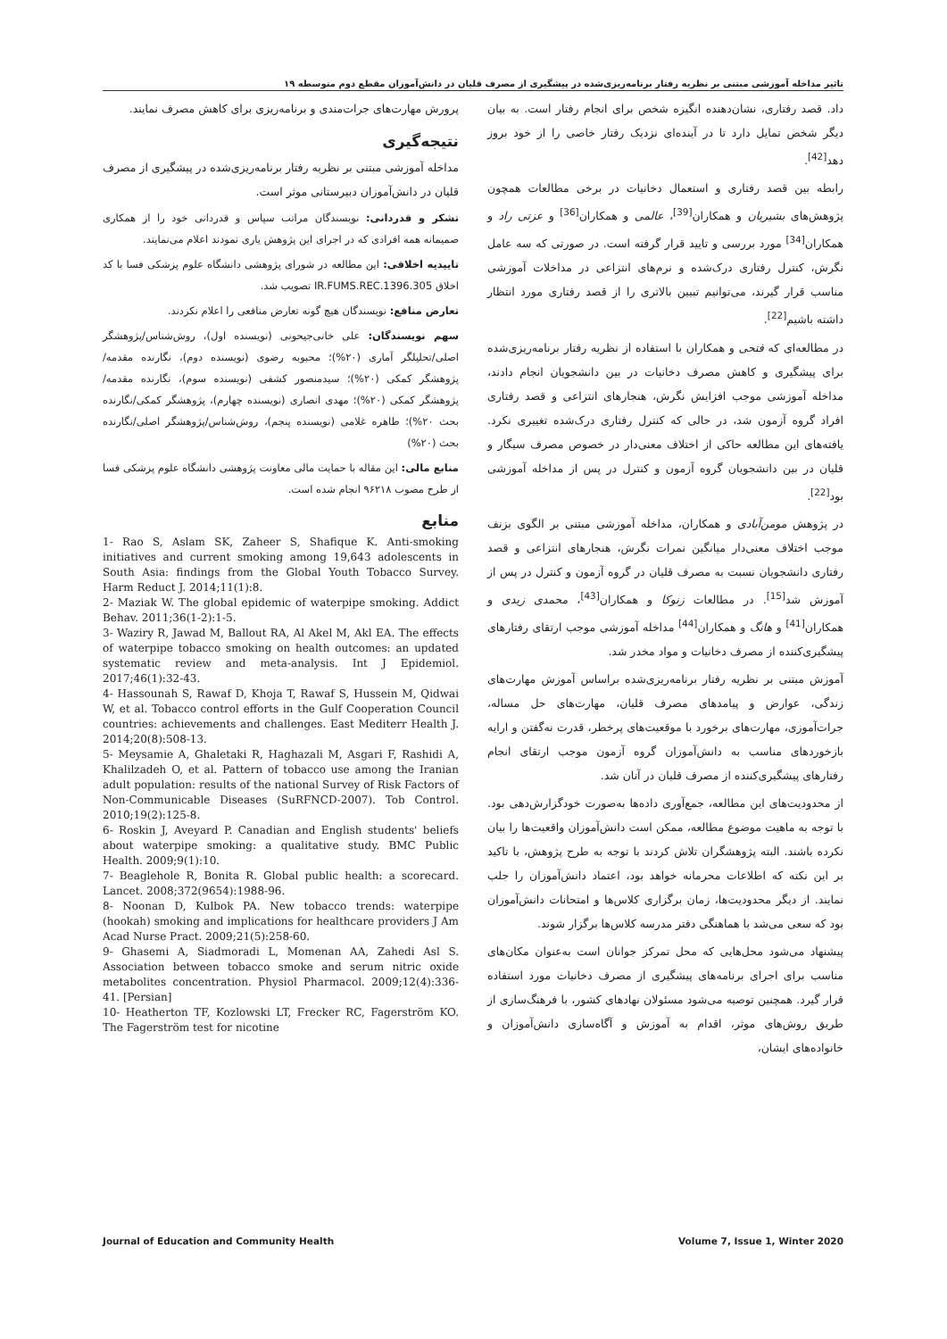تاثیر مداخله آموزشی مبتنی بر نظریه رفتار برنامه‌ریزی‌شده در پیشگیری از مصرف قلیان در دانش‌آموزان مقطع دوم متوسطه ۱۹
داد. قصد رفتاری، نشان‌دهنده انگیزه شخص برای انجام رفتار است. به بیان دیگر شخص تمایل دارد تا در آینده‌ای نزدیک رفتار خاصی را از خود بروز دهد<sup>[42]</sup>.
رابطه بین قصد رفتاری و استعمال دخانیات در برخی مطالعات همچون پژوهش‌های بشیریان و همکاران<sup>[39]</sup>، عالمی و همکاران<sup>[36]</sup> و عزتی راد و همکاران<sup>[34]</sup> مورد بررسی و تایید قرار گرفته است. در صورتی که سه عامل نگرش، کنترل رفتاری درک‌شده و نرم‌های انتزاعی در مداخلات آموزشی مناسب قرار گیرند، می‌توانیم تبیین بالاتری را از قصد رفتاری مورد انتظار داشته باشیم<sup>[22]</sup>.
در مطالعه‌ای که فتحی و همکاران با استفاده از نظریه رفتار برنامه‌ریزی‌شده برای پیشگیری و کاهش مصرف دخانیات در بین دانشجویان انجام دادند، مداخله آموزشی موجب افزایش نگرش، هنجارهای انتزاعی و قصد رفتاری افراد گروه آزمون شد، در حالی که کنترل رفتاری درک‌شده تغییری نکرد. یافته‌های این مطالعه حاکی از اختلاف معنی‌دار در خصوص مصرف سیگار و قلیان در بین دانشجویان گروه آزمون و کنترل در پس از مداخله آموزشی بود<sup>[22]</sup>.
در پژوهش مومن‌آبادی و همکاران، مداخله آموزشی مبتنی بر الگوی بزنف موجب اختلاف معنی‌دار میانگین نمرات نگرش، هنجارهای انتزاعی و قصد رفتاری دانشجویان نسبت به مصرف قلیان در گروه آزمون و کنترل در پس از آموزش شد<sup>[15]</sup>. در مطالعات زنوکا و همکاران<sup>[43]</sup>، محمدی زیدی و همکاران<sup>[41]</sup> و هانگ و همکاران<sup>[44]</sup> مداخله آموزشی موجب ارتقای رفتارهای پیشگیری‌کننده از مصرف دخانیات و مواد مخدر شد.
آموزش مبتنی بر نظریه رفتار برنامه‌ریزی‌شده براساس آموزش مهارت‌های زندگی، عوارض و پیامدهای مصرف قلیان، مهارت‌های حل مساله، جرات‌آموزی، مهارت‌های برخورد با موقعیت‌های پرخطر، قدرت نه‌گفتن و ارایه بازخوردهای مناسب به دانش‌آموزان گروه آزمون موجب ارتقای انجام رفتارهای پیشگیری‌کننده از مصرف قلیان در آنان شد.
از محدودیت‌های این مطالعه، جمع‌آوری داده‌ها به‌صورت خودگزارش‌دهی بود. با توجه به ماهیت موضوع مطالعه، ممکن است دانش‌آموزان واقعیت‌ها را بیان نکرده باشند. البته پژوهشگران تلاش کردند با توجه به طرح پژوهش، با تاکید بر این نکته که اطلاعات محرمانه خواهد بود، اعتماد دانش‌آموزان را جلب نمایند. از دیگر محدودیت‌ها، زمان برگزاری کلاس‌ها و امتحانات دانش‌آموزان بود که سعی می‌شد با هماهنگی دفتر مدرسه کلاس‌ها برگزار شوند.
پیشنهاد می‌شود محل‌هایی که محل تمرکز جوانان است به‌عنوان مکان‌های مناسب برای اجرای برنامه‌های پیشگیری از مصرف دخانیات مورد استفاده قرار گیرد. همچنین توصیه می‌شود مسئولان نهادهای کشور، با فرهنگ‌سازی از طریق روش‌های موثر، اقدام به آموزش و آگاه‌سازی دانش‌آموزان و خانواده‌های ایشان،
پرورش مهارت‌های جرات‌مندی و برنامه‌ریزی برای کاهش مصرف نمایند.
نتیجه‌گیری
مداخله آموزشی مبتنی بر نظریه رفتار برنامه‌ریزی‌شده در پیشگیری از مصرف قلیان در دانش‌آموزان دبیرستانی موثر است.
تشکر و قدردانی: نویسندگان مراتب سپاس و قدردانی خود را از همکاری صمیمانه همه افرادی که در اجرای این پژوهش یاری نمودند اعلام می‌نمایند.
تاییدیه اخلاقی: این مطالعه در شورای پژوهشی دانشگاه علوم پزشکی فسا با کد اخلاق IR.FUMS.REC.1396.305 تصویب شد.
تعارض منافع: نویسندگان هیچ گونه تعارض منافعی را اعلام نکردند.
سهم نویسندگان: علی خانی‌جیحونی (نویسنده اول)، روش‌شناس/پژوهشگر اصلی/تحلیلگر آماری (۲۰%)؛ محبوبه رضوی (نویسنده دوم)، نگارنده مقدمه/پژوهشگر کمکی (۲۰%)؛ سیدمنصور کشفی (نویسنده سوم)، نگارنده مقدمه/پژوهشگر کمکی (۲۰%)؛ مهدی انصاری (نویسنده چهارم)، پژوهشگر کمکی/نگارنده بحث ۲۰%)؛ طاهره غلامی (نویسنده پنجم)، روش‌شناس/پژوهشگر اصلی/نگارنده بحث (۲۰%)
منابع مالی: این مقاله با حمایت مالی معاونت پژوهشی دانشگاه علوم پزشکی فسا از طرح مصوب ۹۶۲۱۸ انجام شده است.
منابع
1- Rao S, Aslam SK, Zaheer S, Shafique K. Anti-smoking initiatives and current smoking among 19,643 adolescents in South Asia: findings from the Global Youth Tobacco Survey. Harm Reduct J. 2014;11(1):8.
2- Maziak W. The global epidemic of waterpipe smoking. Addict Behav. 2011;36(1-2):1-5.
3- Waziry R, Jawad M, Ballout RA, Al Akel M, Akl EA. The effects of waterpipe tobacco smoking on health outcomes: an updated systematic review and meta-analysis. Int J Epidemiol. 2017;46(1):32-43.
4- Hassounah S, Rawaf D, Khoja T, Rawaf S, Hussein M, Qidwai W, et al. Tobacco control efforts in the Gulf Cooperation Council countries: achievements and challenges. East Mediterr Health J. 2014;20(8):508-13.
5- Meysamie A, Ghaletaki R, Haghazali M, Asgari F, Rashidi A, Khalilzadeh O, et al. Pattern of tobacco use among the Iranian adult population: results of the national Survey of Risk Factors of Non-Communicable Diseases (SuRFNCD-2007). Tob Control. 2010;19(2):125-8.
6- Roskin J, Aveyard P. Canadian and English students' beliefs about waterpipe smoking: a qualitative study. BMC Public Health. 2009;9(1):10.
7- Beaglehole R, Bonita R. Global public health: a scorecard. Lancet. 2008;372(9654):1988-96.
8- Noonan D, Kulbok PA. New tobacco trends: waterpipe (hookah) smoking and implications for healthcare providers J Am Acad Nurse Pract. 2009;21(5):258-60.
9- Ghasemi A, Siadmoradi L, Momenan AA, Zahedi Asl S. Association between tobacco smoke and serum nitric oxide metabolites concentration. Physiol Pharmacol. 2009;12(4):336-41. [Persian]
10- Heatherton TF, Kozlowski LT, Frecker RC, Fagerström KO. The Fagerström test for nicotine
Journal of Education and Community Health Volume 7, Issue 1, Winter 2020